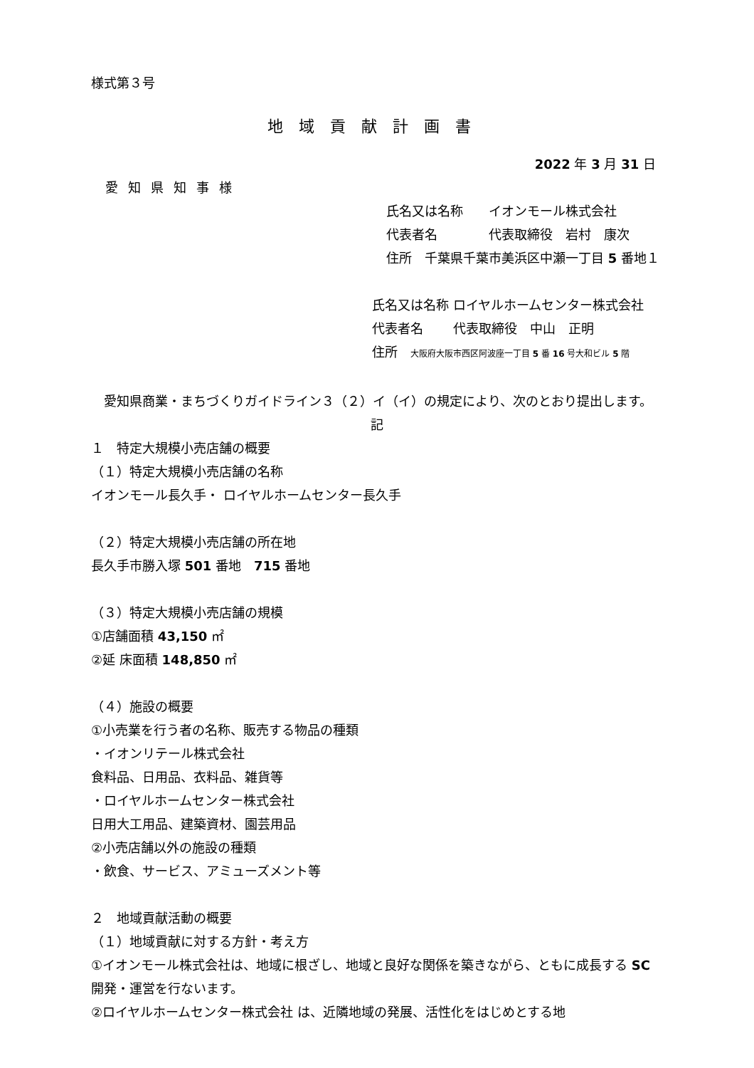様式第３号
地域貢献計画書
2022 年 3 月 31 日
愛知県知事様
氏名又は名称　　イオンモール株式会社
代表者名　　　　代表取締役　岩村　康次
住所　千葉県千葉市美浜区中瀬一丁目 5 番地１
氏名又は名称 ロイヤルホームセンター株式会社
代表者名　　 代表取締役　中山　正明
住所　大阪府大阪市西区阿波座一丁目 5 番 16 号大和ビル 5 階
　愛知県商業・まちづくりガイドライン３（２）イ（イ）の規定により、次のとおり提出します。
記
１　特定大規模小売店舗の概要
（１）特定大規模小売店舗の名称
イオンモール長久手・ ロイヤルホームセンター長久手
（２）特定大規模小売店舗の所在地
長久手市勝入塚 501 番地　715 番地
（３）特定大規模小売店舗の規模
①店舗面積 43,150 ㎡
②延 床面積 148,850 ㎡
（４）施設の概要
①小売業を行う者の名称、販売する物品の種類
・イオンリテール株式会社
食料品、日用品、衣料品、雑貨等
・ロイヤルホームセンター株式会社
日用大工用品、建築資材、園芸用品
②小売店舗以外の施設の種類
・飲食、サービス、アミューズメント等
２　地域貢献活動の概要
（１）地域貢献に対する方針・考え方
①イオンモール株式会社は、地域に根ざし、地域と良好な関係を築きながら、ともに成長する SC 開発・運営を行ないます。
②ロイヤルホームセンター株式会社 は、近隣地域の発展、活性化をはじめとする地